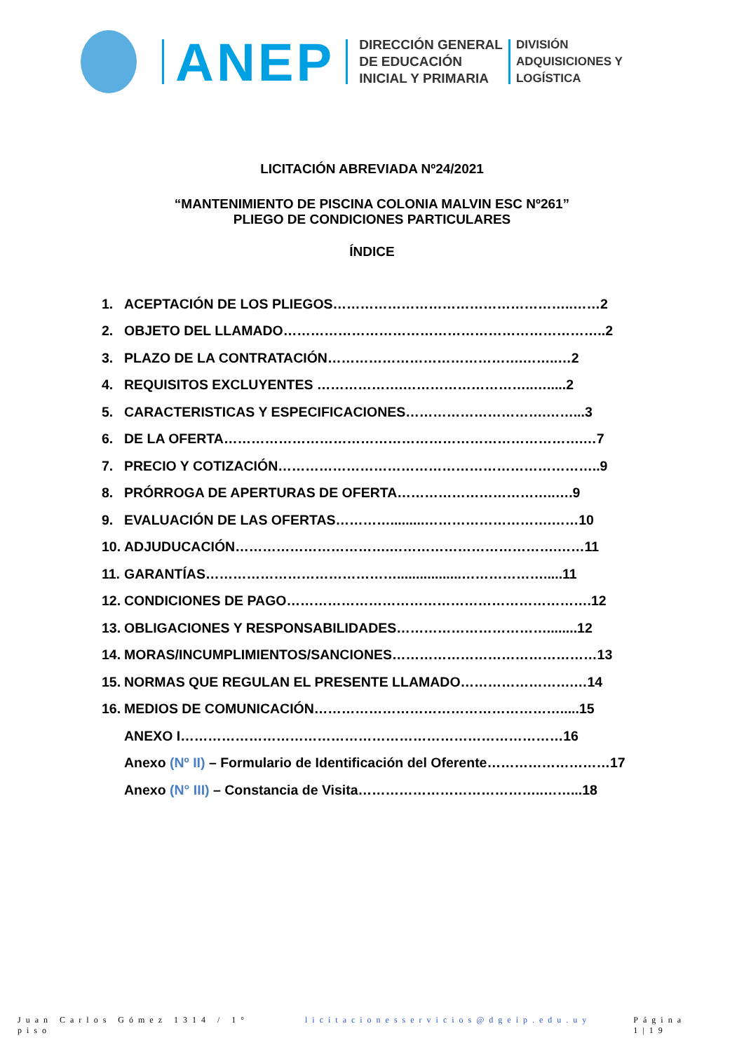ANEP
DIRECCIÓN GENERAL
DE EDUCACIÓN
INICIAL Y PRIMARIA
DIVISIÓN
ADQUISICIONES Y
LOGÍSTICA
LICITACIÓN ABREVIADA Nº24/2021
“MANTENIMIENTO DE PISCINA COLONIA MALVIN ESC Nº261”
PLIEGO DE CONDICIONES PARTICULARES
ÍNDICE
1. ACEPTACIÓN DE LOS PLIEGOS……………………………………………..……2
2. OBJETO DEL LLAMADO……………………………………………………………..2
3. PLAZO DE LA CONTRATACIÓN…………………………………….……..…2
4. REQUISITOS EXCLUYENTES ……………….………………………..….....2
5. CARACTERISTICAS Y ESPECIFICACIONES………………………….……...3
6. DE LA OFERTA…………………………………………………………………….…7
7. PRECIO Y COTIZACIÓN……………………………………………………………..9
8. PRÓRROGA DE APERTURAS DE OFERTA……………………………..….9
9. EVALUACIÓN DE LAS OFERTAS………….........……………………….……10
10. ADJUDUCACIÓN…………………………….……………………………….……11
11. GARANTÍAS…………………………………….................……………….....11
12. CONDICIONES DE PAGO………………………………………………………….12
13. OBLIGACIONES Y RESPONSABILIDADES……………………………........12
14. MORAS/INCUMPLIMIENTOS/SANCIONES………………………………………13
15. NORMAS QUE REGULAN EL PRESENTE LLAMADO…………………….…14
16. MEDIOS DE COMUNICACIÓN……………………………………………….....15
ANEXO I…………………………………………………………………………16
Anexo (Nº II) – Formulario de Identificación del Oferente………………………17
Anexo (N° III) – Constancia de Visita…………………………………..……...18
Juan Carlos Gómez 1314 / 1° piso licitacionesservicios@dgeip.edu.uy Página 1|19